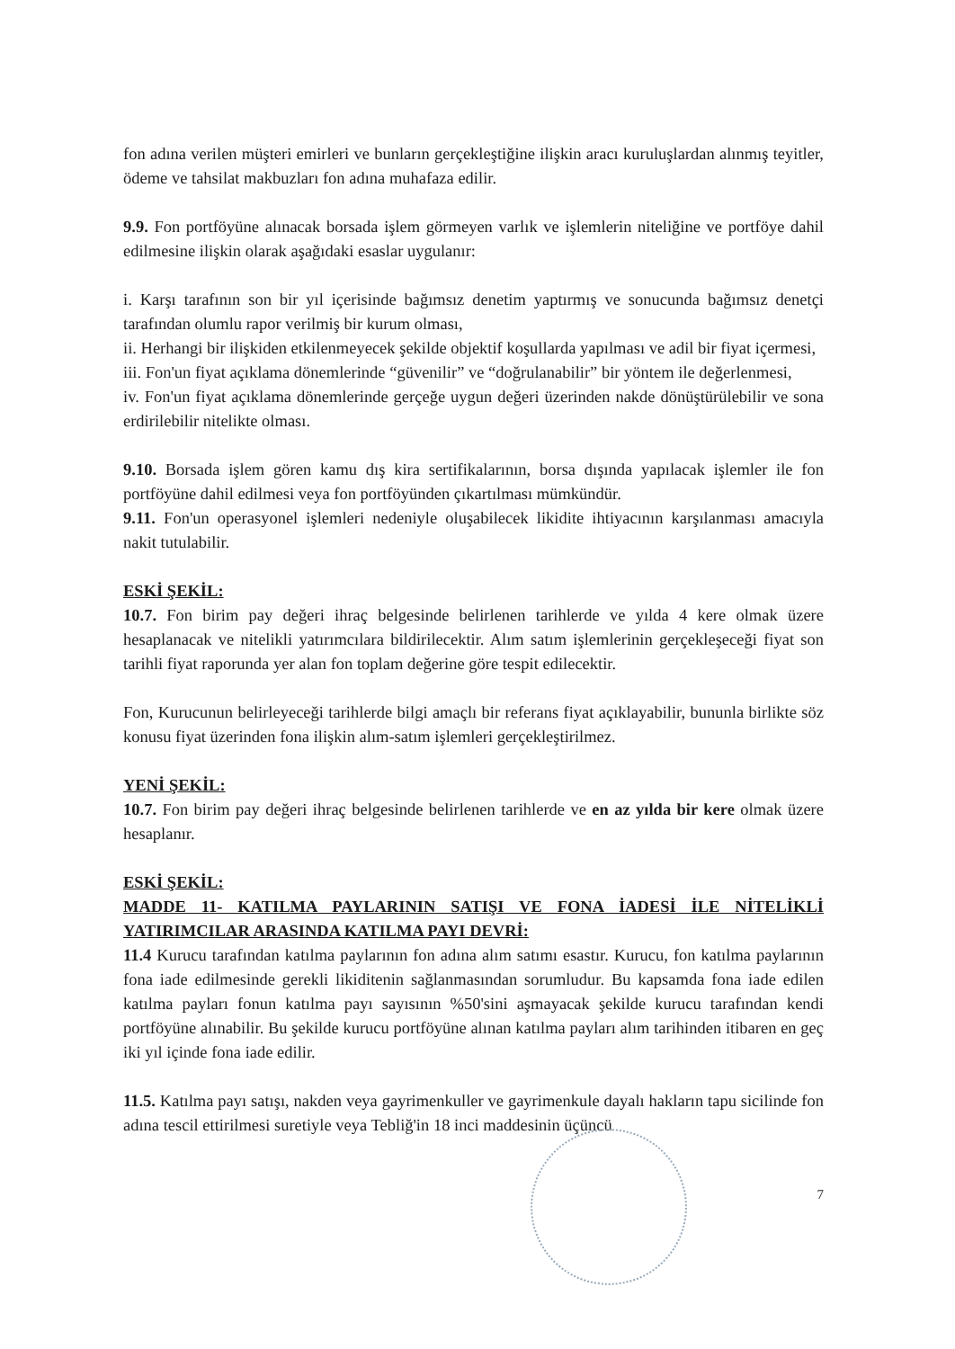fon adına verilen müşteri emirleri ve bunların gerçekleştiğine ilişkin aracı kuruluşlardan alınmış teyitler, ödeme ve tahsilat makbuzları fon adına muhafaza edilir.
9.9. Fon portföyüne alınacak borsada işlem görmeyen varlık ve işlemlerin niteliğine ve portföye dahil edilmesine ilişkin olarak aşağıdaki esaslar uygulanır:
i. Karşı tarafının son bir yıl içerisinde bağımsız denetim yaptırmış ve sonucunda bağımsız denetçi tarafından olumlu rapor verilmiş bir kurum olması,
ii. Herhangi bir ilişkiden etkilenmeyecek şekilde objektif koşullarda yapılması ve adil bir fiyat içermesi,
iii. Fon'un fiyat açıklama dönemlerinde “güvenilir” ve “doğrulanabilir” bir yöntem ile değerlenmesi,
iv. Fon'un fiyat açıklama dönemlerinde gerçeğe uygun değeri üzerinden nakde dönüştürülebilir ve sona erdirilebilir nitelikte olması.
9.10. Borsada işlem gören kamu dış kira sertifikalarının, borsa dışında yapılacak işlemler ile fon portföyüne dahil edilmesi veya fon portföyünden çıkartılması mümkündür.
9.11. Fon'un operasyonel işlemleri nedeniyle oluşabilecek likidite ihtiyacının karşılanması amacıyla nakit tutulabilir.
ESKİ ŞEKİL:
10.7. Fon birim pay değeri ihraç belgesinde belirlenen tarihlerde ve yılda 4 kere olmak üzere hesaplanacak ve nitelikli yatırımcılara bildirilecektir. Alım satım işlemlerinin gerçekleşeceği fiyat son tarihli fiyat raporunda yer alan fon toplam değerine göre tespit edilecektir.
Fon, Kurucunun belirleyeceği tarihlerde bilgi amaçlı bir referans fiyat açıklayabilir, bununla birlikte söz konusu fiyat üzerinden fona ilişkin alım-satım işlemleri gerçekleştirilmez.
YENİ ŞEKİL:
10.7. Fon birim pay değeri ihraç belgesinde belirlenen tarihlerde ve en az yılda bir kere olmak üzere hesaplanır.
ESKİ ŞEKİL:
MADDE 11- KATILMA PAYLARININ SATIŞI VE FONA İADESİ İLE NİTELİKLİ YATIRIMCILAR ARASINDA KATILMA PAYI DEVRİ:
11.4 Kurucu tarafından katılma paylarının fon adına alım satımı esastır. Kurucu, fon katılma paylarının fona iade edilmesinde gerekli likiditenin sağlanmasından sorumludur. Bu kapsamda fona iade edilen katılma payları fonun katılma payı sayısının %50'sini aşmayacak şekilde kurucu tarafından kendi portföyüne alınabilir. Bu şekilde kurucu portföyüne alınan katılma payları alım tarihinden itibaren en geç iki yıl içinde fona iade edilir.
11.5. Katılma payı satışı, nakden veya gayrimenkuller ve gayrimenkule dayalı hakların tapu sicilinde fon adına tescil ettirilmesi suretiyle veya Tebliğ'in 18 inci maddesinin üçüncü
7